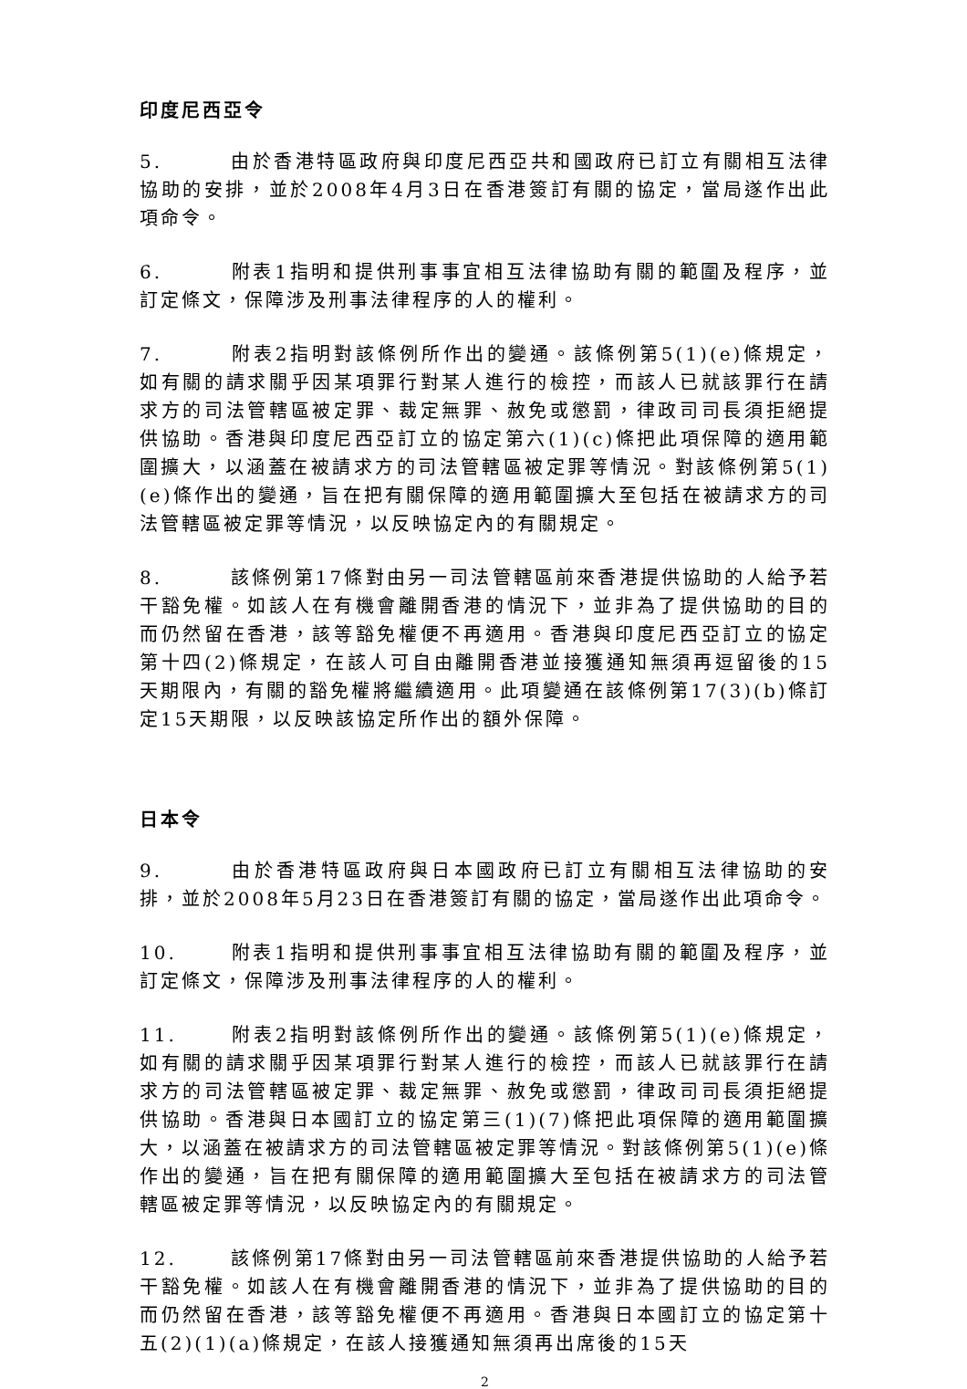印度尼西亞令
5. 由於香港特區政府與印度尼西亞共和國政府已訂立有關相互法律協助的安排，並於2008年4月3日在香港簽訂有關的協定，當局遂作出此項命令。
6. 附表1指明和提供刑事事宜相互法律協助有關的範圍及程序，並訂定條文，保障涉及刑事法律程序的人的權利。
7. 附表2指明對該條例所作出的變通。該條例第5(1)(e)條規定，如有關的請求關乎因某項罪行對某人進行的檢控，而該人已就該罪行在請求方的司法管轄區被定罪、裁定無罪、赦免或懲罰，律政司司長須拒絕提供協助。香港與印度尼西亞訂立的協定第六(1)(c)條把此項保障的適用範圍擴大，以涵蓋在被請求方的司法管轄區被定罪等情況。對該條例第5(1)(e)條作出的變通，旨在把有關保障的適用範圍擴大至包括在被請求方的司法管轄區被定罪等情況，以反映協定內的有關規定。
8. 該條例第17條對由另一司法管轄區前來香港提供協助的人給予若干豁免權。如該人在有機會離開香港的情況下，並非為了提供協助的目的而仍然留在香港，該等豁免權便不再適用。香港與印度尼西亞訂立的協定第十四(2)條規定，在該人可自由離開香港並接獲通知無須再逗留後的15天期限內，有關的豁免權將繼續適用。此項變通在該條例第17(3)(b)條訂定15天期限，以反映該協定所作出的額外保障。
日本令
9. 由於香港特區政府與日本國政府已訂立有關相互法律協助的安排，並於2008年5月23日在香港簽訂有關的協定，當局遂作出此項命令。
10. 附表1指明和提供刑事事宜相互法律協助有關的範圍及程序，並訂定條文，保障涉及刑事法律程序的人的權利。
11. 附表2指明對該條例所作出的變通。該條例第5(1)(e)條規定，如有關的請求關乎因某項罪行對某人進行的檢控，而該人已就該罪行在請求方的司法管轄區被定罪、裁定無罪、赦免或懲罰，律政司司長須拒絕提供協助。香港與日本國訂立的協定第三(1)(7)條把此項保障的適用範圍擴大，以涵蓋在被請求方的司法管轄區被定罪等情況。對該條例第5(1)(e)條作出的變通，旨在把有關保障的適用範圍擴大至包括在被請求方的司法管轄區被定罪等情況，以反映協定內的有關規定。
12. 該條例第17條對由另一司法管轄區前來香港提供協助的人給予若干豁免權。如該人在有機會離開香港的情況下，並非為了提供協助的目的而仍然留在香港，該等豁免權便不再適用。香港與日本國訂立的協定第十五(2)(1)(a)條規定，在該人接獲通知無須再出席後的15天
2